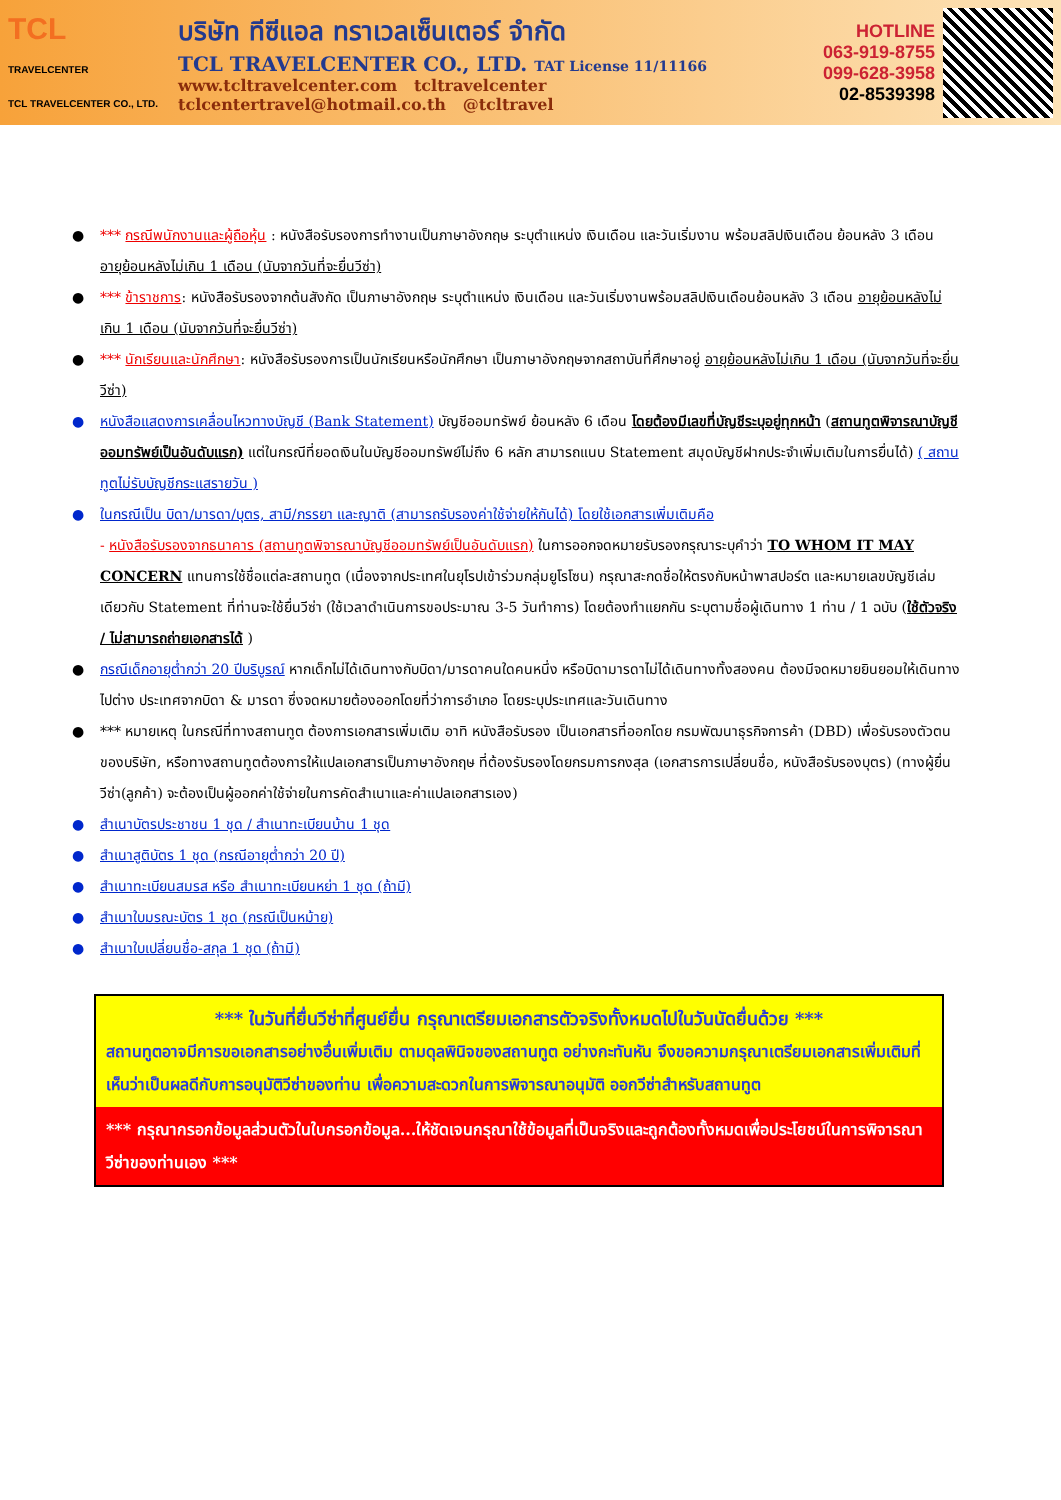TCL
TRAVELCENTER
TCL TRAVELCENTER CO., LTD.
บริษัท ทีซีแอล ทราเวลเซ็นเตอร์ จำกัด
TCL TRAVELCENTER CO., LTD. TAT License 11/11166
www.tcltravelcenter.com tcltravelcenter
tclcentertravel@hotmail.co.th @tcltravel
HOTLINE
063-919-8755
099-628-3958
02-8539398
● *** กรณีพนักงานและผู้ถือหุ้น : หนังสือรับรองการทำงานเป็นภาษาอังกฤษ ระบุตำแหน่ง เงินเดือน และวันเริ่มงาน พร้อมสลิปเงินเดือน ย้อนหลัง 3 เดือน อายุย้อนหลังไม่เกิน 1 เดือน (นับจากวันที่จะยื่นวีซ่า)
● *** ข้าราชการ: หนังสือรับรองจากต้นสังกัด เป็นภาษาอังกฤษ ระบุตำแหน่ง เงินเดือน และวันเริ่มงานพร้อมสลิปเงินเดือนย้อนหลัง 3 เดือน อายุย้อนหลังไม่เกิน 1 เดือน (นับจากวันที่จะยื่นวีซ่า)
● *** นักเรียนและนักศึกษา: หนังสือรับรองการเป็นนักเรียนหรือนักศึกษา เป็นภาษาอังกฤษจากสถาบันที่ศึกษาอยู่ อายุย้อนหลังไม่เกิน 1 เดือน (นับจากวันที่จะยื่นวีซ่า)
● หนังสือแสดงการเคลื่อนไหวทางบัญชี (Bank Statement) บัญชีออมทรัพย์ ย้อนหลัง 6 เดือน โดยต้องมีเลขที่บัญชีระบุอยู่ทุกหน้า (สถานทูตพิจารณาบัญชีออมทรัพย์เป็นอันดับแรก) แต่ในกรณีที่ยอดเงินในบัญชีออมทรัพย์ไม่ถึง 6 หลัก สามารถแนบ Statement สมุดบัญชีฝากประจำเพิ่มเติมในการยื่นได้) ( สถานทูตไม่รับบัญชีกระแสรายวัน )
● ในกรณีเป็น บิดา/มารดา/บุตร, สามี/ภรรยา และญาติ (สามารถรับรองค่าใช้จ่ายให้กันได้) โดยใช้เอกสารเพิ่มเติมคือ
- หนังสือรับรองจากธนาคาร (สถานทูตพิจารณาบัญชีออมทรัพย์เป็นอันดับแรก) ในการออกจดหมายรับรองกรุณาระบุคำว่า TO WHOM IT MAY CONCERN แทนการใช้ชื่อแต่ละสถานทูต (เนื่องจากประเทศในยุโรปเข้าร่วมกลุ่มยูโรโซน) กรุณาสะกดชื่อให้ตรงกับหน้าพาสปอร์ต และหมายเลขบัญชีเล่มเดียวกับ Statement ที่ท่านจะใช้ยื่นวีซ่า (ใช้เวลาดำเนินการขอประมาณ 3-5 วันทำการ) โดยต้องทำแยกกัน ระบุตามชื่อผู้เดินทาง 1 ท่าน / 1 ฉบับ (ใช้ตัวจริง / ไม่สามารถถ่ายเอกสารได้ )
● กรณีเด็กอายุต่ำกว่า 20 ปีบริบูรณ์ หากเด็กไม่ได้เดินทางกับบิดา/มารดาคนใดคนหนึ่ง หรือบิดามารดาไม่ได้เดินทางทั้งสองคน ต้องมีจดหมายยินยอมให้เดินทางไปต่าง ประเทศจากบิดา & มารดา ซึ่งจดหมายต้องออกโดยที่ว่าการอำเภอ โดยระบุประเทศและวันเดินทาง
● *** หมายเหตุ ในกรณีที่ทางสถานทูต ต้องการเอกสารเพิ่มเติม อาทิ หนังสือรับรอง เป็นเอกสารที่ออกโดย กรมพัฒนาธุรกิจการค้า (DBD) เพื่อรับรองตัวตนของบริษัท, หรือทางสถานทูตต้องการให้แปลเอกสารเป็นภาษาอังกฤษ ที่ต้องรับรองโดยกรมการกงสุล (เอกสารการเปลี่ยนชื่อ, หนังสือรับรองบุตร) (ทางผู้ยื่นวีซ่า(ลูกค้า) จะต้องเป็นผู้ออกค่าใช้จ่ายในการคัดสำเนาและค่าแปลเอกสารเอง)
● สำเนาบัตรประชาชน 1 ชุด / สำเนาทะเบียนบ้าน 1 ชุด
● สำเนาสูติบัตร 1 ชุด (กรณีอายุต่ำกว่า 20 ปี)
● สำเนาทะเบียนสมรส หรือ สำเนาทะเบียนหย่า 1 ชุด (ถ้ามี)
● สำเนาใบมรณะบัตร 1 ชุด (กรณีเป็นหม้าย)
● สำเนาใบเปลี่ยนชื่อ-สกุล 1 ชุด (ถ้ามี)
*** ในวันที่ยื่นวีซ่าที่ศูนย์ยื่น กรุณาเตรียมเอกสารตัวจริงทั้งหมดไปในวันนัดยื่นด้วย ***
สถานทูตอาจมีการขอเอกสารอย่างอื่นเพิ่มเติม ตามดุลพินิจของสถานทูต อย่างกะทันหัน จึงขอความกรุณาเตรียมเอกสารเพิ่มเติมที่เห็นว่าเป็นผลดีกับการอนุมัติวีซ่าของท่าน เพื่อความสะดวกในการพิจารณาอนุมัติ ออกวีซ่าสำหรับสถานทูต
*** กรุณากรอกข้อมูลส่วนตัวในใบกรอกข้อมูล...ให้ชัดเจนกรุณาใช้ข้อมูลที่เป็นจริงและถูกต้องทั้งหมดเพื่อประโยชน์ในการพิจารณาวีซ่าของท่านเอง ***